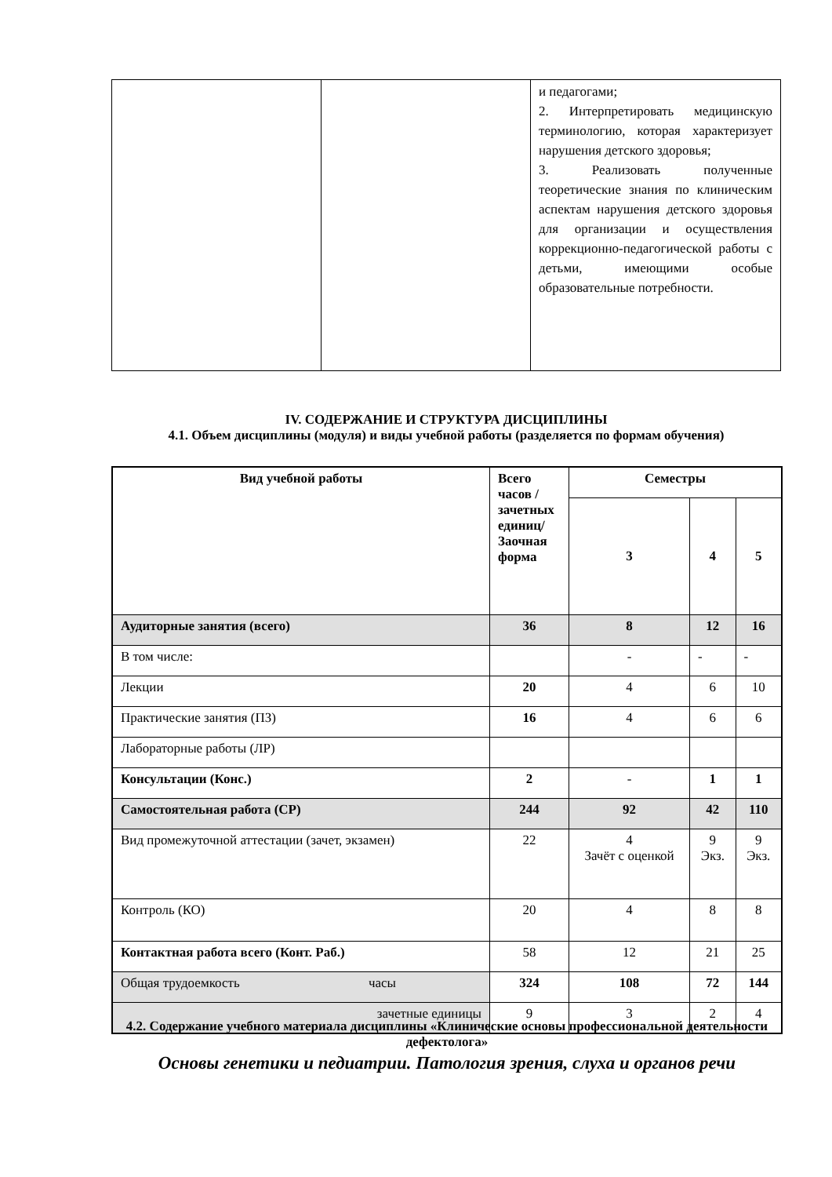| | | и педагогами; 2. Интерпретировать медицинскую терминологию, которая характеризует нарушения детского здоровья; 3. Реализовать полученные теоретические знания по клиническим аспектам нарушения детского здоровья для организации и осуществления коррекционно-педагогической работы с детьми, имеющими особые образовательные потребности. |
IV. СОДЕРЖАНИЕ И СТРУКТУРА ДИСЦИПЛИНЫ
4.1. Объем дисциплины (модуля) и виды учебной работы (разделяется по формам обучения)
| Вид учебной работы | Всего часов /зачетных единиц/ Заочная форма | Семестры | | |
| --- | --- | --- | --- | --- |
| | | 3 | 4 | 5 |
| Аудиторные занятия (всего) | 36 | 8 | 12 | 16 |
| В том числе: | | - | - | - |
| Лекции | 20 | 4 | 6 | 10 |
| Практические занятия (ПЗ) | 16 | 4 | 6 | 6 |
| Лабораторные работы (ЛР) | | | | |
| Консультации (Конс.) | 2 | - | 1 | 1 |
| Самостоятельная работа (СР) | 244 | 92 | 42 | 110 |
| Вид промежуточной аттестации (зачет, экзамен) | 22 | 4 Зачёт с оценкой | 9 Экз. | 9 Экз. |
| Контроль (КО) | 20 | 4 | 8 | 8 |
| Контактная работа всего (Конт. Раб.) | 58 | 12 | 21 | 25 |
| Общая трудоемкость часы | 324 | 108 | 72 | 144 |
| зачетные единицы | 9 | 3 | 2 | 4 |
4.2. Содержание учебного материала дисциплины «Клинические основы профессиональной деятельности дефектолога»
Основы генетики и педиатрии. Патология зрения, слуха и органов речи